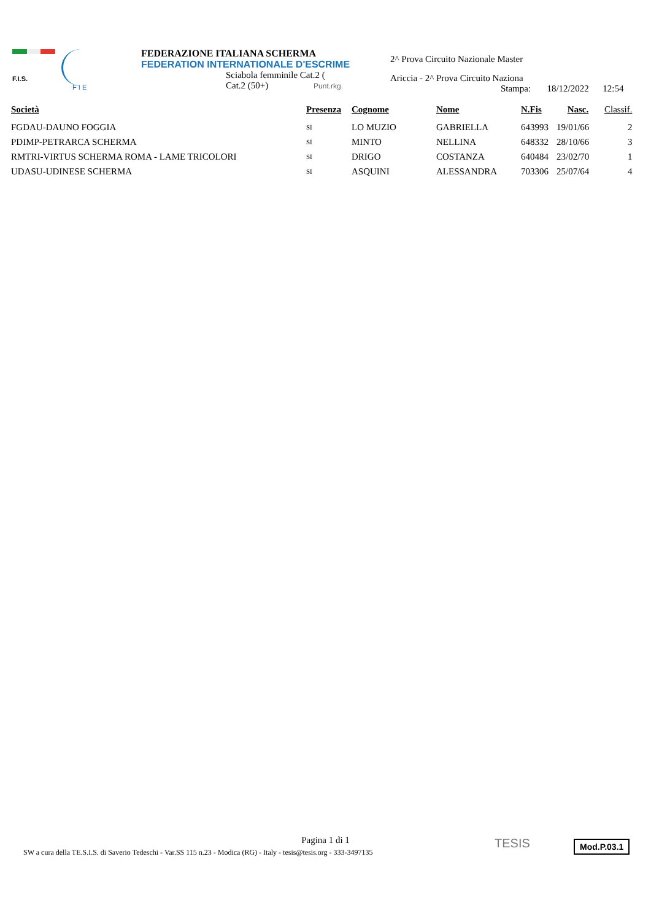F.I.S.
F I E
FEDERAZIONE ITALIANA SCHERMA
FEDERATION INTERNATIONALE D'ESCRIME
Sciabola femminile Cat.2 (
Cat.2 (50+) Punt.rkg.
2^ Prova Circuito Nazionale Master
Ariccia - 2^ Prova Circuito Naziona
Stampa: 18/12/2022 12:54
| Società | Presenza | Cognome | Nome | N.Fis | Nasc. | Classif. |
| --- | --- | --- | --- | --- | --- | --- |
| FGDAU-DAUNO FOGGIA | SI | LO MUZIO | GABRIELLA | 643993 | 19/01/66 | 2 |
| PDIMP-PETRARCA SCHERMA | SI | MINTO | NELLINA | 648332 | 28/10/66 | 3 |
| RMTRI-VIRTUS SCHERMA ROMA - LAME TRICOLORI | SI | DRIGO | COSTANZA | 640484 | 23/02/70 | 1 |
| UDASU-UDINESE SCHERMA | SI | ASQUINI | ALESSANDRA | 703306 | 25/07/64 | 4 |
Pagina 1 di 1
SW a cura della TE.S.I.S. di Saverio Tedeschi - Var.SS 115 n.23 - Modica (RG) - Italy - tesis@tesis.org - 333-3497135
TESIS Mod.P.03.1